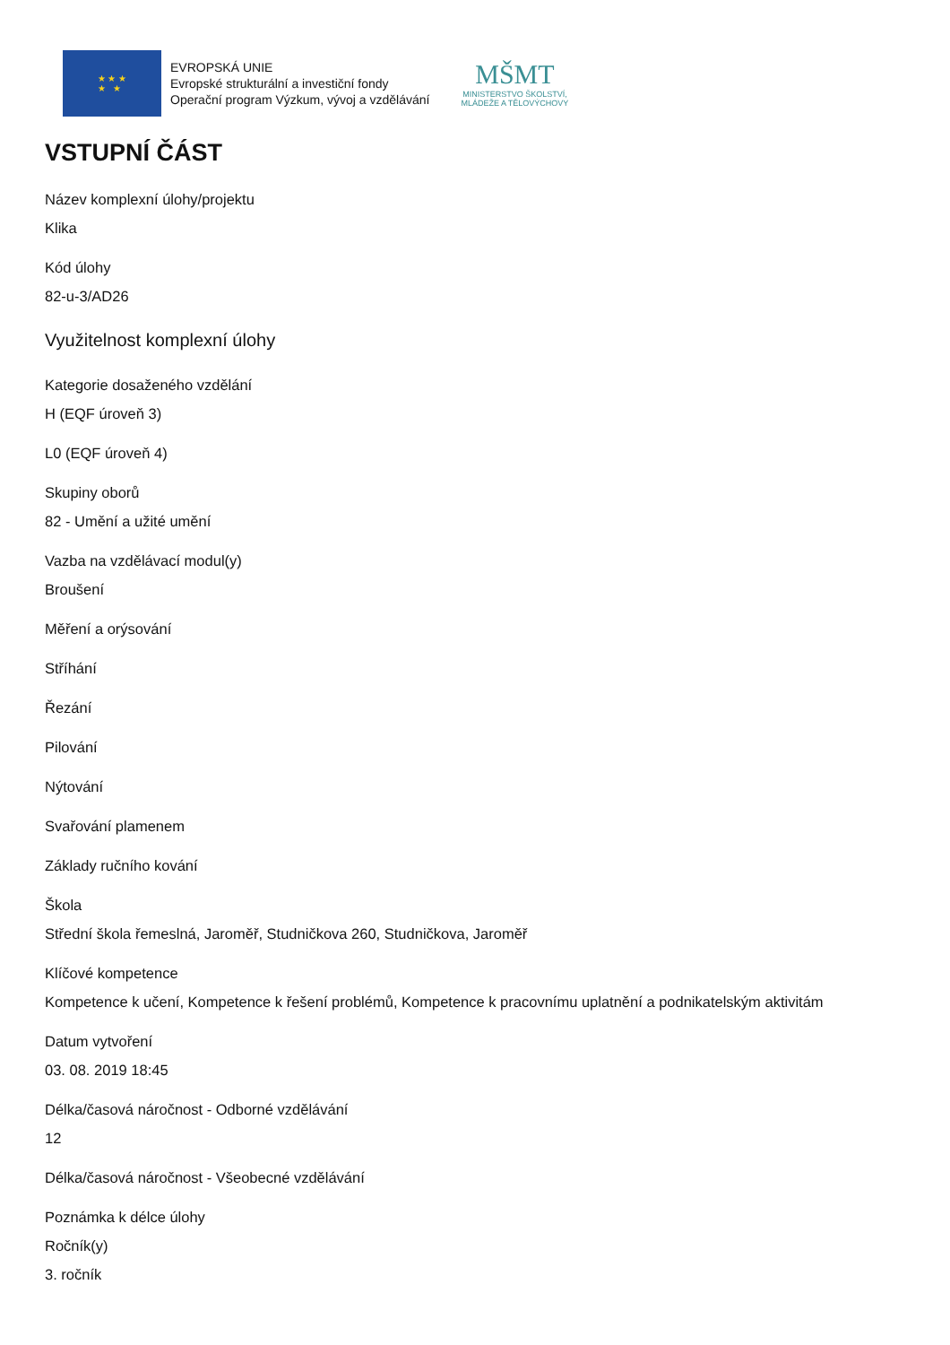★ ★ ★
★ ★
EVROPSKÁ UNIE
Evropské strukturální a investiční fondy
Operační program Výzkum, vývoj a vzdělávání
MŠMT
MINISTERSTVO ŠKOLSTVÍ,
MLÁDEŽE A TĚLOVÝCHOVY
VSTUPNÍ ČÁST
Název komplexní úlohy/projektu
Klika
Kód úlohy
82-u-3/AD26
Využitelnost komplexní úlohy
Kategorie dosaženého vzdělání
H (EQF úroveň 3)
L0 (EQF úroveň 4)
Skupiny oborů
82 - Umění a užité umění
Vazba na vzdělávací modul(y)
Broušení
Měření a orýsování
Stříhání
Řezání
Pilování
Nýtování
Svařování plamenem
Základy ručního kování
Škola
Střední škola řemeslná, Jaroměř, Studničkova 260, Studničkova, Jaroměř
Klíčové kompetence
Kompetence k učení, Kompetence k řešení problémů, Kompetence k pracovnímu uplatnění a podnikatelským aktivitám
Datum vytvoření
03. 08. 2019 18:45
Délka/časová náročnost - Odborné vzdělávání
12
Délka/časová náročnost - Všeobecné vzdělávání
Poznámka k délce úlohy
Ročník(y)
3. ročník